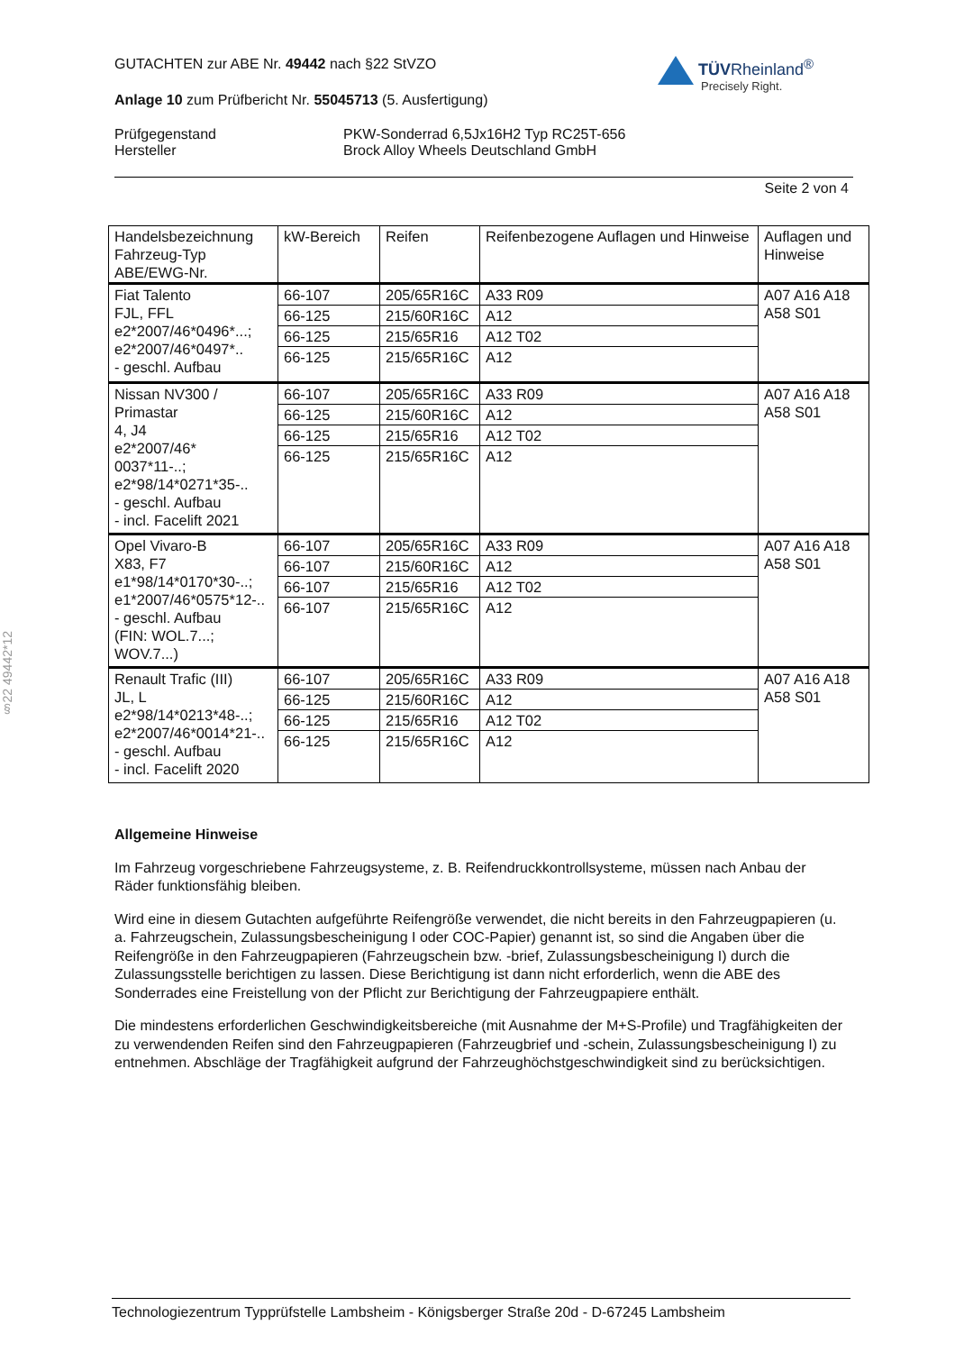GUTACHTEN zur ABE Nr. 49442 nach §22 StVZO
Anlage 10 zum Prüfbericht Nr. 55045713 (5. Ausfertigung)
Prüfgegenstand
Hersteller
PKW-Sonderrad 6,5Jx16H2 Typ RC25T-656
Brock Alloy Wheels Deutschland GmbH
Seite 2 von 4
TÜVRheinland<sup>®</sup>
Precisely Right.
| Handelsbezeichnung Fahrzeug-Typ ABE/EWG-Nr. | kW-Bereich | Reifen | Reifenbezogene Auflagen und Hinweise | Auflagen und Hinweise |
| --- | --- | --- | --- | --- |
| Fiat Talento FJL, FFL e2*2007/46*0496*...; e2*2007/46*0497*.. - geschl. Aufbau | 66-107 | 205/65R16C | A33 R09 | A07 A16 A18 A58 S01 |
| | 66-125 | 215/60R16C | A12 | |
| | 66-125 | 215/65R16 | A12 T02 | |
| | 66-125 | 215/65R16C | A12 | |
| Nissan NV300 / Primastar 4, J4 e2*2007/46* 0037*11-..; e2*98/14*0271*35-.. - geschl. Aufbau - incl. Facelift 2021 | 66-107 | 205/65R16C | A33 R09 | A07 A16 A18 A58 S01 |
| | 66-125 | 215/60R16C | A12 | |
| | 66-125 | 215/65R16 | A12 T02 | |
| | 66-125 | 215/65R16C | A12 | |
| Opel Vivaro-B X83, F7 e1*98/14*0170*30-..; e1*2007/46*0575*12-.. - geschl. Aufbau (FIN: WOL.7...; WOV.7...) | 66-107 | 205/65R16C | A33 R09 | A07 A16 A18 A58 S01 |
| | 66-107 | 215/60R16C | A12 | |
| | 66-107 | 215/65R16 | A12 T02 | |
| | 66-107 | 215/65R16C | A12 | |
| Renault Trafic (III) JL, L e2*98/14*0213*48-..; e2*2007/46*0014*21-.. - geschl. Aufbau - incl. Facelift 2020 | 66-107 | 205/65R16C | A33 R09 | A07 A16 A18 A58 S01 |
| | 66-125 | 215/60R16C | A12 | |
| | 66-125 | 215/65R16 | A12 T02 | |
| | 66-125 | 215/65R16C | A12 | |
§22 49442*12
Allgemeine Hinweise
Im Fahrzeug vorgeschriebene Fahrzeugsysteme, z. B. Reifendruckkontrollsysteme, müssen nach Anbau der Räder funktionsfähig bleiben.
Wird eine in diesem Gutachten aufgeführte Reifengröße verwendet, die nicht bereits in den Fahrzeugpapieren (u. a. Fahrzeugschein, Zulassungsbescheinigung I oder COC-Papier) genannt ist, so sind die Angaben über die Reifengröße in den Fahrzeugpapieren (Fahrzeugschein bzw. -brief, Zulassungsbescheinigung I) durch die Zulassungsstelle berichtigen zu lassen. Diese Berichtigung ist dann nicht erforderlich, wenn die ABE des Sonderrades eine Freistellung von der Pflicht zur Berichtigung der Fahrzeugpapiere enthält.
Die mindestens erforderlichen Geschwindigkeitsbereiche (mit Ausnahme der M+S-Profile) und Tragfähigkeiten der zu verwendenden Reifen sind den Fahrzeugpapieren (Fahrzeugbrief und -schein, Zulassungsbescheinigung I) zu entnehmen. Abschläge der Tragfähigkeit aufgrund der Fahrzeughöchstgeschwindigkeit sind zu berücksichtigen.
Technologiezentrum Typprüfstelle Lambsheim - Königsberger Straße 20d - D-67245 Lambsheim